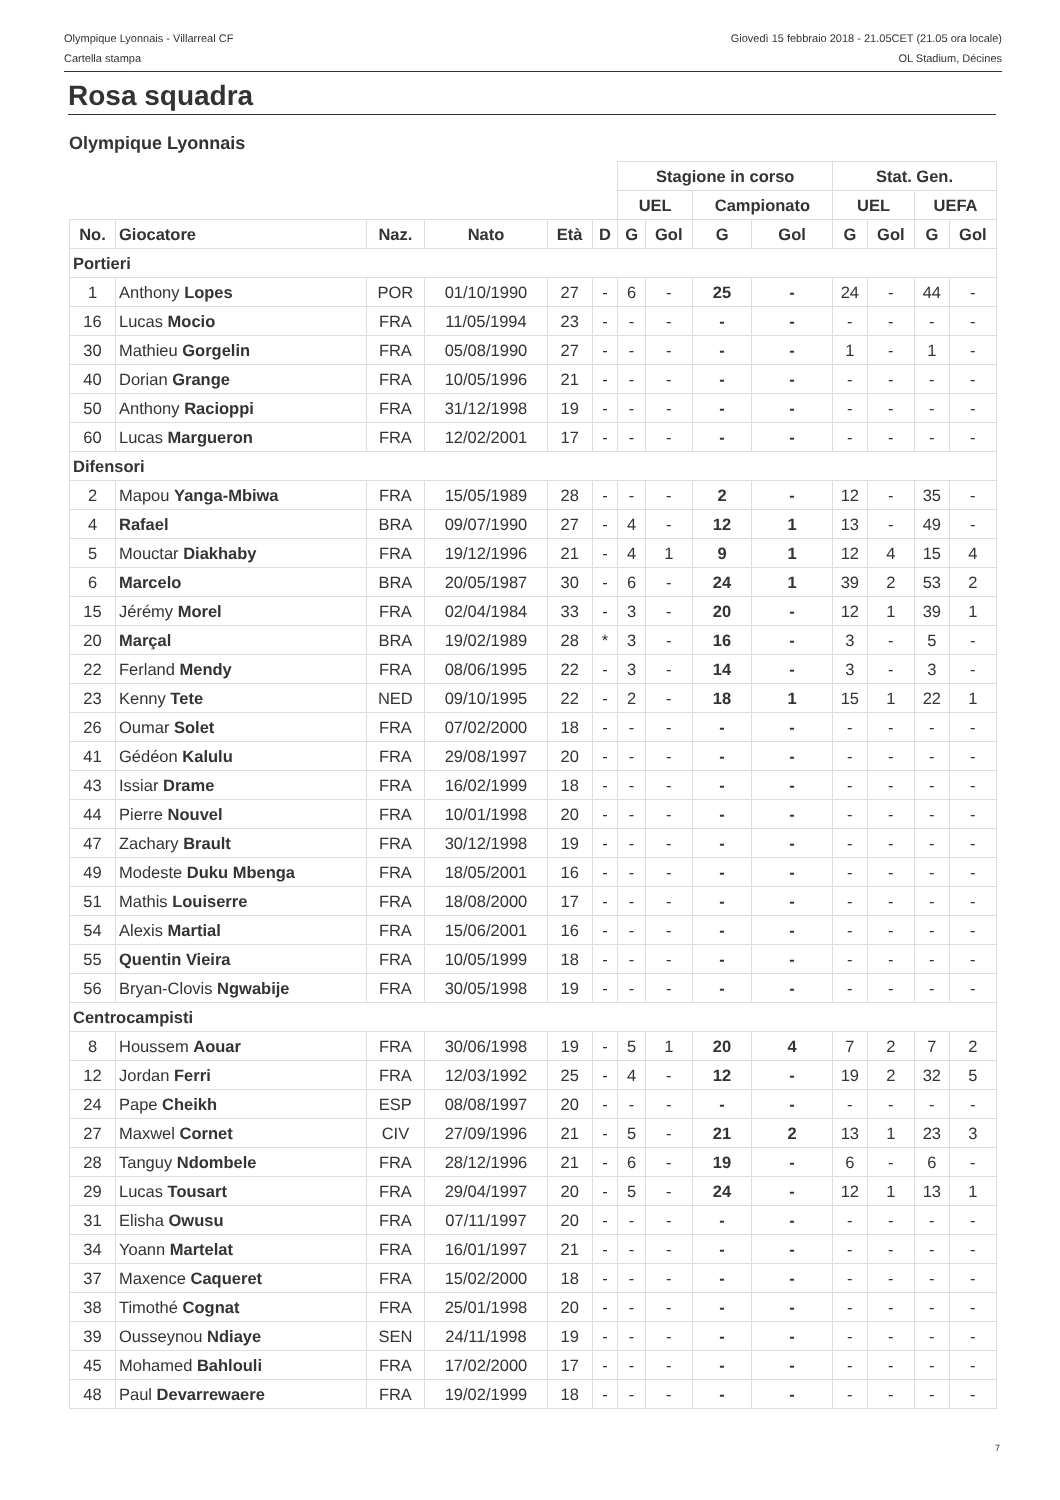Olympique Lyonnais - Villarreal CF Giovedì 15 febbraio 2018 - 21.05CET (21.05 ora locale)
Cartella stampa OL Stadium, Décines
Rosa squadra
Olympique Lyonnais
| | | | | | | Stagione in corso | | | | Stat. Gen. | | | |
| --- | --- | --- | --- | --- | --- | --- | --- | --- | --- | --- | --- | --- | --- |
| | | | | | | UEL | | Campionato | | UEL | | UEFA | |
| No. | Giocatore | Naz. | Nato | Età | D | G | Gol | G | Gol | G | Gol | G | Gol |
| Portieri | | | | | | | | | | | | | |
| 1 | Anthony Lopes | POR | 01/10/1990 | 27 | - | 6 | - | 25 | - | 24 | - | 44 | - |
| 16 | Lucas Mocio | FRA | 11/05/1994 | 23 | - | - | - | - | - | - | - | - | - |
| 30 | Mathieu Gorgelin | FRA | 05/08/1990 | 27 | - | - | - | - | - | 1 | - | 1 | - |
| 40 | Dorian Grange | FRA | 10/05/1996 | 21 | - | - | - | - | - | - | - | - | - |
| 50 | Anthony Racioppi | FRA | 31/12/1998 | 19 | - | - | - | - | - | - | - | - | - |
| 60 | Lucas Margueron | FRA | 12/02/2001 | 17 | - | - | - | - | - | - | - | - | - |
| Difensori | | | | | | | | | | | | | |
| 2 | Mapou Yanga-Mbiwa | FRA | 15/05/1989 | 28 | - | - | - | 2 | - | 12 | - | 35 | - |
| 4 | Rafael | BRA | 09/07/1990 | 27 | - | 4 | - | 12 | 1 | 13 | - | 49 | - |
| 5 | Mouctar Diakhaby | FRA | 19/12/1996 | 21 | - | 4 | 1 | 9 | 1 | 12 | 4 | 15 | 4 |
| 6 | Marcelo | BRA | 20/05/1987 | 30 | - | 6 | - | 24 | 1 | 39 | 2 | 53 | 2 |
| 15 | Jérémy Morel | FRA | 02/04/1984 | 33 | - | 3 | - | 20 | - | 12 | 1 | 39 | 1 |
| 20 | Marçal | BRA | 19/02/1989 | 28 | * | 3 | - | 16 | - | 3 | - | 5 | - |
| 22 | Ferland Mendy | FRA | 08/06/1995 | 22 | - | 3 | - | 14 | - | 3 | - | 3 | - |
| 23 | Kenny Tete | NED | 09/10/1995 | 22 | - | 2 | - | 18 | 1 | 15 | 1 | 22 | 1 |
| 26 | Oumar Solet | FRA | 07/02/2000 | 18 | - | - | - | - | - | - | - | - | - |
| 41 | Gédéon Kalulu | FRA | 29/08/1997 | 20 | - | - | - | - | - | - | - | - | - |
| 43 | Issiar Drame | FRA | 16/02/1999 | 18 | - | - | - | - | - | - | - | - | - |
| 44 | Pierre Nouvel | FRA | 10/01/1998 | 20 | - | - | - | - | - | - | - | - | - |
| 47 | Zachary Brault | FRA | 30/12/1998 | 19 | - | - | - | - | - | - | - | - | - |
| 49 | Modeste Duku Mbenga | FRA | 18/05/2001 | 16 | - | - | - | - | - | - | - | - | - |
| 51 | Mathis Louiserre | FRA | 18/08/2000 | 17 | - | - | - | - | - | - | - | - | - |
| 54 | Alexis Martial | FRA | 15/06/2001 | 16 | - | - | - | - | - | - | - | - | - |
| 55 | Quentin Vieira | FRA | 10/05/1999 | 18 | - | - | - | - | - | - | - | - | - |
| 56 | Bryan-Clovis Ngwabije | FRA | 30/05/1998 | 19 | - | - | - | - | - | - | - | - | - |
| Centrocampisti | | | | | | | | | | | | | |
| 8 | Houssem Aouar | FRA | 30/06/1998 | 19 | - | 5 | 1 | 20 | 4 | 7 | 2 | 7 | 2 |
| 12 | Jordan Ferri | FRA | 12/03/1992 | 25 | - | 4 | - | 12 | - | 19 | 2 | 32 | 5 |
| 24 | Pape Cheikh | ESP | 08/08/1997 | 20 | - | - | - | - | - | - | - | - | - |
| 27 | Maxwel Cornet | CIV | 27/09/1996 | 21 | - | 5 | - | 21 | 2 | 13 | 1 | 23 | 3 |
| 28 | Tanguy Ndombele | FRA | 28/12/1996 | 21 | - | 6 | - | 19 | - | 6 | - | 6 | - |
| 29 | Lucas Tousart | FRA | 29/04/1997 | 20 | - | 5 | - | 24 | - | 12 | 1 | 13 | 1 |
| 31 | Elisha Owusu | FRA | 07/11/1997 | 20 | - | - | - | - | - | - | - | - | - |
| 34 | Yoann Martelat | FRA | 16/01/1997 | 21 | - | - | - | - | - | - | - | - | - |
| 37 | Maxence Caqueret | FRA | 15/02/2000 | 18 | - | - | - | - | - | - | - | - | - |
| 38 | Timothé Cognat | FRA | 25/01/1998 | 20 | - | - | - | - | - | - | - | - | - |
| 39 | Ousseynou Ndiaye | SEN | 24/11/1998 | 19 | - | - | - | - | - | - | - | - | - |
| 45 | Mohamed Bahlouli | FRA | 17/02/2000 | 17 | - | - | - | - | - | - | - | - | - |
| 48 | Paul Devarrewaere | FRA | 19/02/1999 | 18 | - | - | - | - | - | - | - | - | - |
7